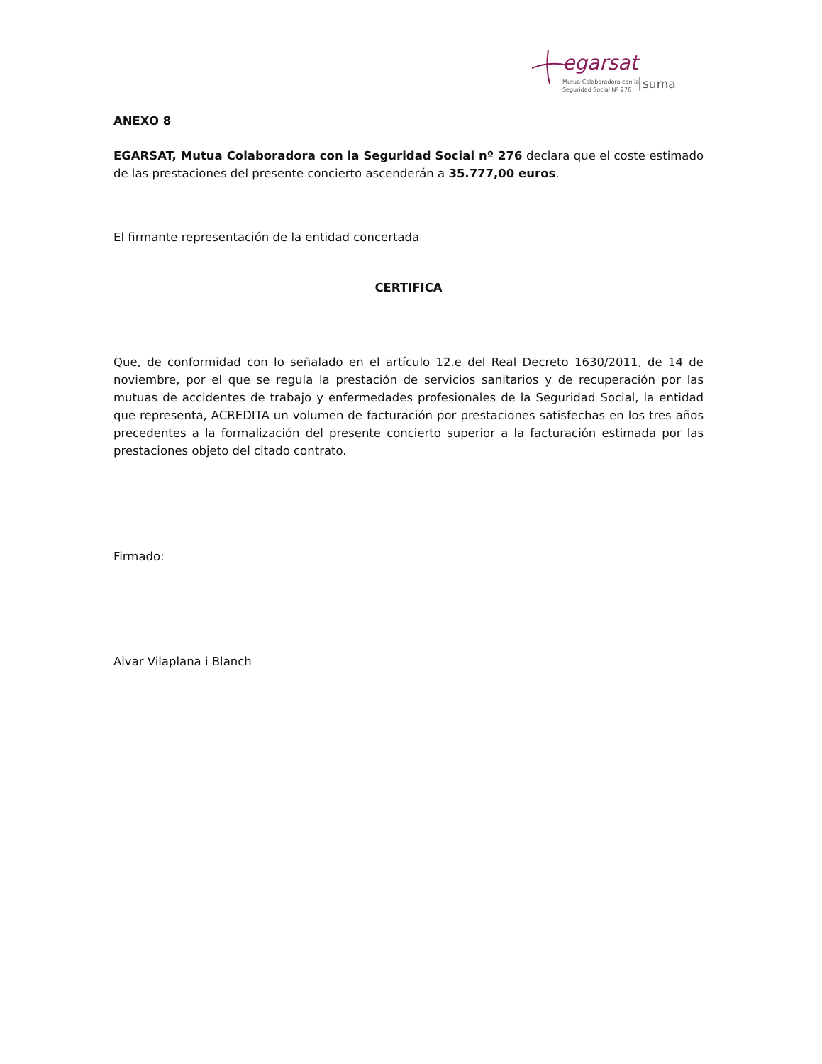egarsat
Mutua Colaboradora con la
Seguridad Social Nº 276
suma
ANEXO 8
EGARSAT, Mutua Colaboradora con la Seguridad Social nº 276 declara que el coste estimado de las prestaciones del presente concierto ascenderán a 35.777,00 euros.
El firmante representación de la entidad concertada
CERTIFICA
Que, de conformidad con lo señalado en el artículo 12.e del Real Decreto 1630/2011, de 14 de noviembre, por el que se regula la prestación de servicios sanitarios y de recuperación por las mutuas de accidentes de trabajo y enfermedades profesionales de la Seguridad Social, la entidad que representa, ACREDITA un volumen de facturación por prestaciones satisfechas en los tres años precedentes a la formalización del presente concierto superior a la facturación estimada por las prestaciones objeto del citado contrato.
Firmado:
Alvar Vilaplana i Blanch